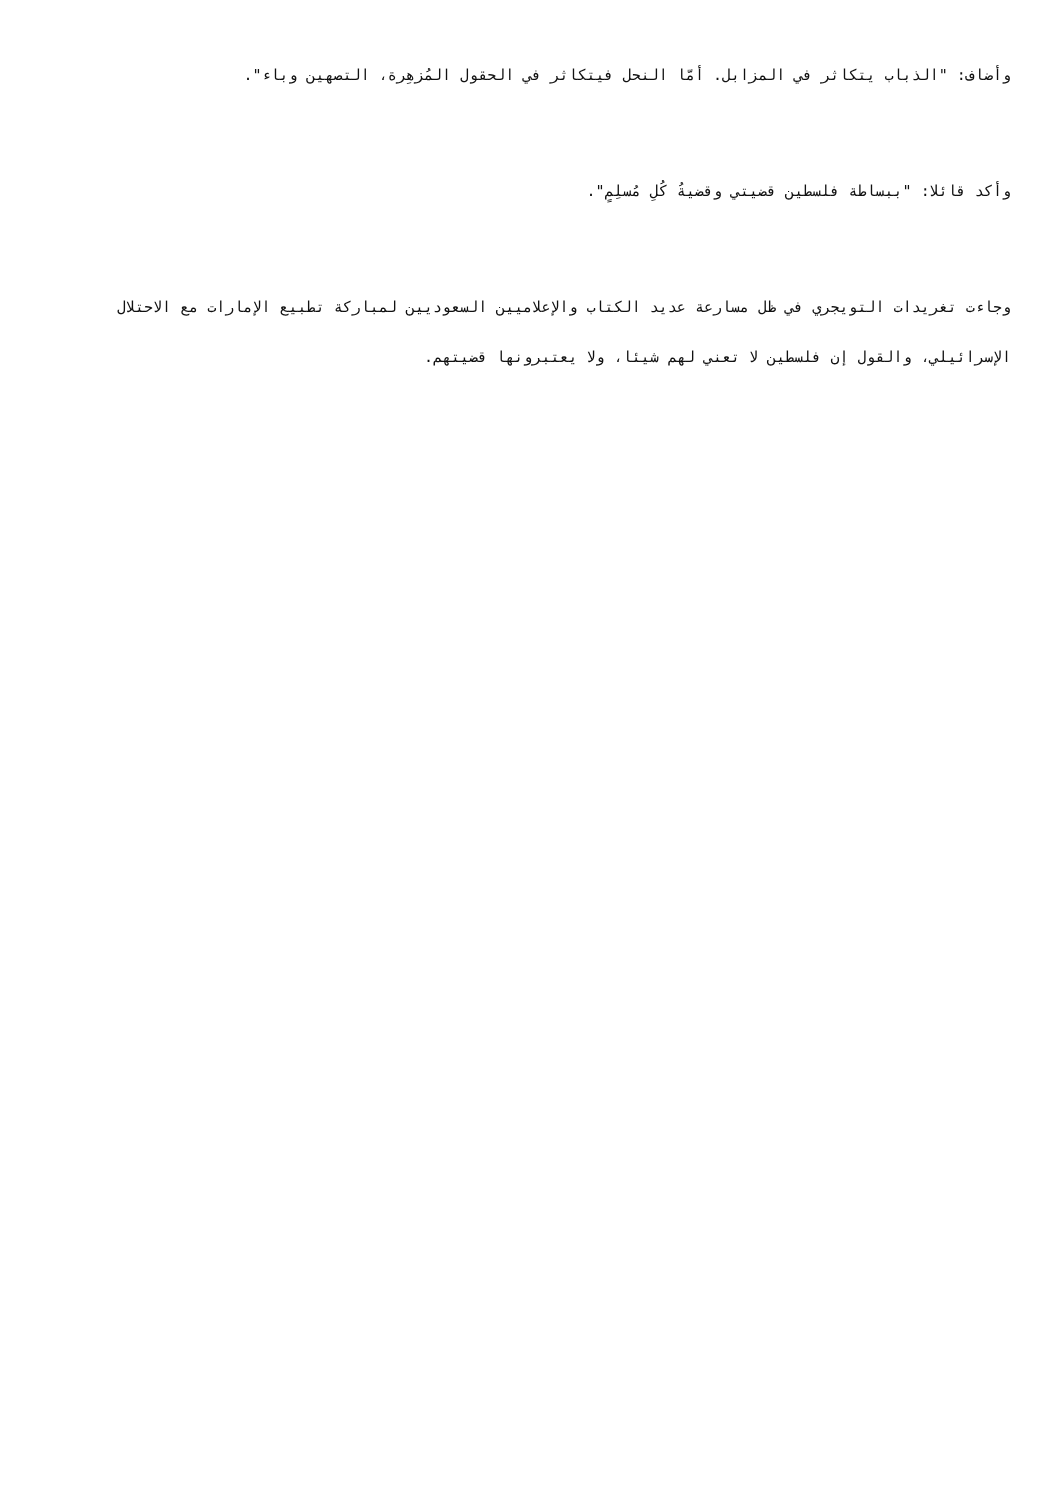وأضاف: "الذباب يتكاثر في المزابل. أمّا النحل فيتكاثر في الحقول المُزهِرة، التصهين وباء".
وأكد قائلا: "ببساطة فلسطين قضيتي وقضيةُ كُلِ مُسلِمٍ".
وجاءت تغريدات التويجري في ظل مسارعة عديد الكتاب والإعلاميين السعوديين لمباركة تطبيع الإمارات مع الاحتلال الإسرائيلي، والقول إن فلسطين لا تعني لهم شيئا، ولا يعتبرونها قضيتهم.